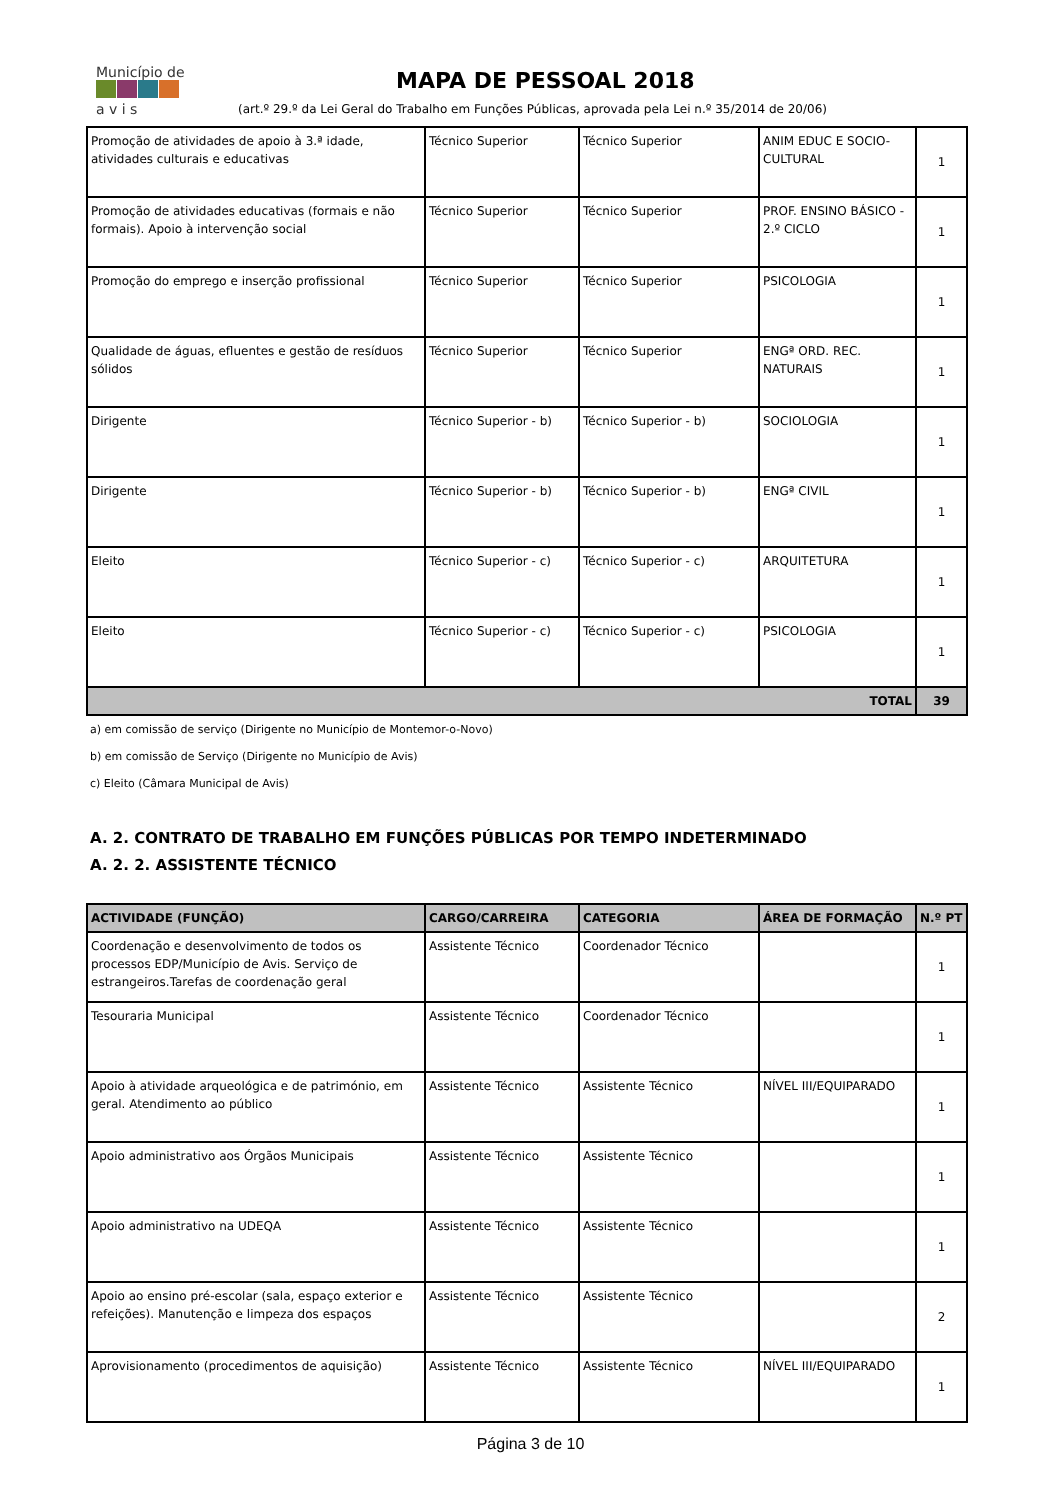Município de
a v i s
MAPA DE PESSOAL 2018
(art.º 29.º da Lei Geral do Trabalho em Funções Públicas, aprovada pela Lei n.º 35/2014 de 20/06)
| Promoção de atividades de apoio à 3.ª idade, atividades culturais e educativas | Técnico Superior | Técnico Superior | ANIM EDUC E SOCIO-CULTURAL | 1 |
| Promoção de atividades educativas (formais e não formais). Apoio à intervenção social | Técnico Superior | Técnico Superior | PROF. ENSINO BÁSICO - 2.º CICLO | 1 |
| Promoção do emprego e inserção profissional | Técnico Superior | Técnico Superior | PSICOLOGIA | 1 |
| Qualidade de águas, efluentes e gestão de resíduos sólidos | Técnico Superior | Técnico Superior | ENGª ORD. REC. NATURAIS | 1 |
| Dirigente | Técnico Superior - b) | Técnico Superior - b) | SOCIOLOGIA | 1 |
| Dirigente | Técnico Superior - b) | Técnico Superior - b) | ENGª CIVIL | 1 |
| Eleito | Técnico Superior - c) | Técnico Superior - c) | ARQUITETURA | 1 |
| Eleito | Técnico Superior - c) | Técnico Superior - c) | PSICOLOGIA | 1 |
| TOTAL | | | | 39 |
a) em comissão de serviço (Dirigente no Município de Montemor-o-Novo)
b) em comissão de Serviço (Dirigente no Município de Avis)
c) Eleito (Câmara Municipal de Avis)
A. 2. CONTRATO DE TRABALHO EM FUNÇÕES PÚBLICAS POR TEMPO INDETERMINADO
A. 2. 2. ASSISTENTE TÉCNICO
| ACTIVIDADE (FUNÇÃO) | CARGO/CARREIRA | CATEGORIA | ÁREA DE FORMAÇÃO | N.º PT |
| --- | --- | --- | --- | --- |
| Coordenação e desenvolvimento de todos os processos EDP/Município de Avis. Serviço de estrangeiros.Tarefas de coordenação geral | Assistente Técnico | Coordenador Técnico | | 1 |
| Tesouraria Municipal | Assistente Técnico | Coordenador Técnico | | 1 |
| Apoio à atividade arqueológica e de património, em geral. Atendimento ao público | Assistente Técnico | Assistente Técnico | NÍVEL III/EQUIPARADO | 1 |
| Apoio administrativo aos Órgãos Municipais | Assistente Técnico | Assistente Técnico | | 1 |
| Apoio administrativo na UDEQA | Assistente Técnico | Assistente Técnico | | 1 |
| Apoio ao ensino pré-escolar (sala, espaço exterior e refeições). Manutenção e limpeza dos espaços | Assistente Técnico | Assistente Técnico | | 2 |
| Aprovisionamento (procedimentos de aquisição) | Assistente Técnico | Assistente Técnico | NÍVEL III/EQUIPARADO | 1 |
Página 3 de 10